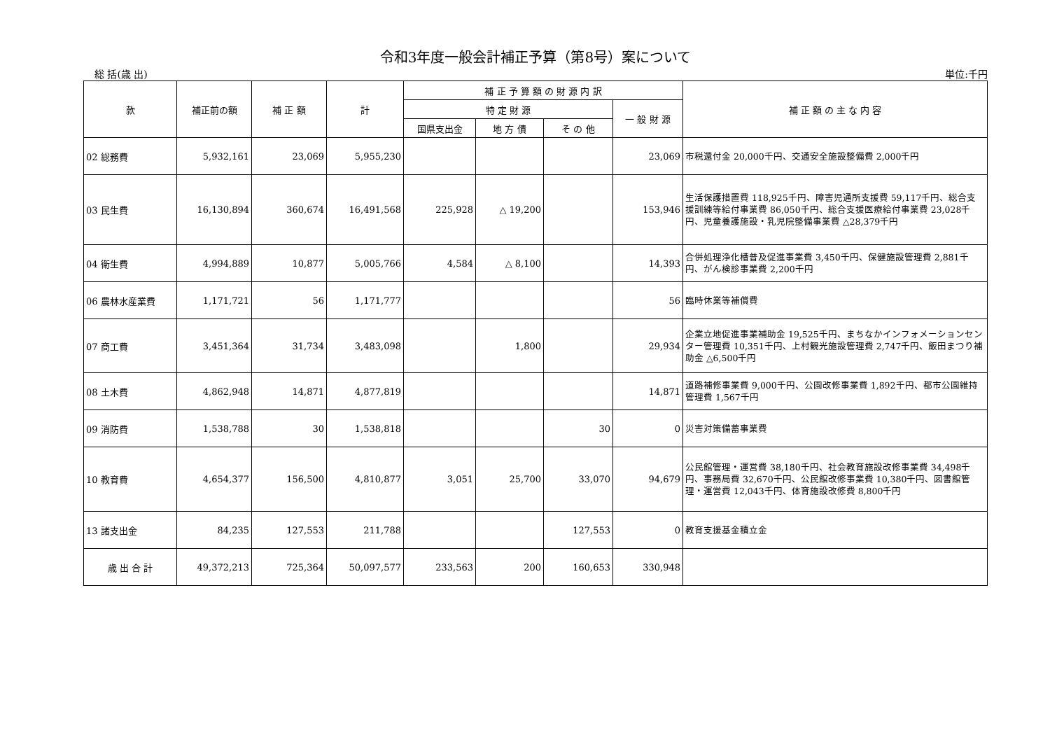令和3年度一般会計補正予算（第8号）案について
総 括(歳 出) 単位:千円
| 款 | 補正前の額 | 補 正 額 | 計 | 補 正 予 算 額 の 財 源 内 訳 | | | | 補 正 額 の 主 な 内 容 |
| --- | --- | --- | --- | --- | --- | --- | --- | --- |
| | | | | 特 定 財 源 | | | 一 般 財 源 | |
| | | | | 国県支出金 | 地 方 債 | そ の 他 | | |
| 02 総務費 | 5,932,161 | 23,069 | 5,955,230 | | | | 23,069 | 市税還付金 20,000千円、交通安全施設整備費 2,000千円 |
| 03 民生費 | 16,130,894 | 360,674 | 16,491,568 | 225,928 | △ 19,200 | | 153,946 | 生活保護措置費 118,925千円、障害児通所支援費 59,117千円、総合支援訓練等給付事業費 86,050千円、総合支援医療給付事業費 23,028千円、児童養護施設・乳児院整備事業費 △28,379千円 |
| 04 衛生費 | 4,994,889 | 10,877 | 5,005,766 | 4,584 | △ 8,100 | | 14,393 | 合併処理浄化槽普及促進事業費 3,450千円、保健施設管理費 2,881千円、がん検診事業費 2,200千円 |
| 06 農林水産業費 | 1,171,721 | 56 | 1,171,777 | | | | 56 | 臨時休業等補償費 |
| 07 商工費 | 3,451,364 | 31,734 | 3,483,098 | | 1,800 | | 29,934 | 企業立地促進事業補助金 19,525千円、まちなかインフォメーションセンター管理費 10,351千円、上村観光施設管理費 2,747千円、飯田まつり補助金 △6,500千円 |
| 08 土木費 | 4,862,948 | 14,871 | 4,877,819 | | | | 14,871 | 道路補修事業費 9,000千円、公園改修事業費 1,892千円、都市公園維持管理費 1,567千円 |
| 09 消防費 | 1,538,788 | 30 | 1,538,818 | | | 30 | 0 | 災害対策備蓄事業費 |
| 10 教育費 | 4,654,377 | 156,500 | 4,810,877 | 3,051 | 25,700 | 33,070 | 94,679 | 公民館管理・運営費 38,180千円、社会教育施設改修事業費 34,498千円、事務局費 32,670千円、公民館改修事業費 10,380千円、図書館管理・運営費 12,043千円、体育施設改修費 8,800千円 |
| 13 諸支出金 | 84,235 | 127,553 | 211,788 | | | 127,553 | 0 | 教育支援基金積立金 |
| 歳 出 合 計 | 49,372,213 | 725,364 | 50,097,577 | 233,563 | 200 | 160,653 | 330,948 | |